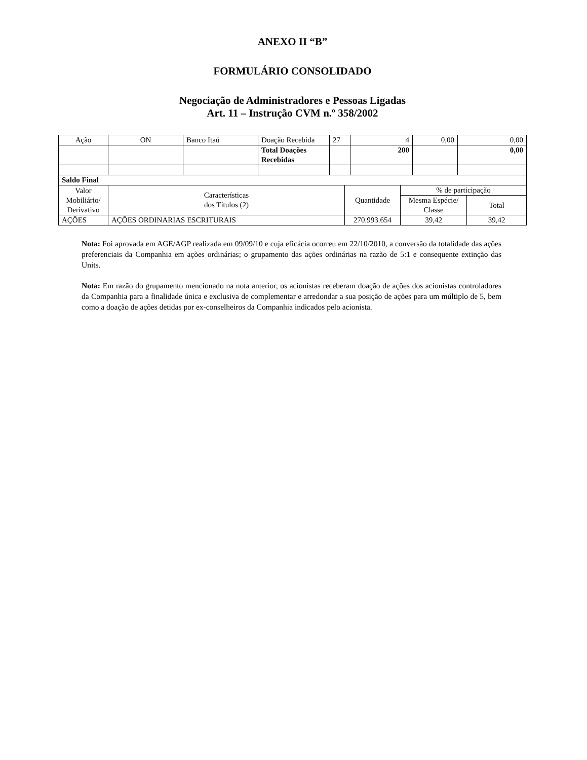ANEXO II “B”
FORMULÁRIO CONSOLIDADO
Negociação de Administradores e Pessoas Ligadas
Art. 11 – Instrução CVM n.º 358/2002
| Ação | ON | Banco Itaú | Doação Recebida | 27 | 4 | 0,00 | 0,00 |
| | | | Total Doações Recebidas | | 200 | | 0,00 |
| Saldo Final | | | | |
| Valor Mobiliário/ Derivativo | Características dos Títulos (2) | Quantidade | % de participação | |
| | | | Mesma Espécie/ Classe | Total |
| AÇÕES | AÇÕES ORDINARIAS ESCRITURAIS | 270.993.654 | 39,42 | 39,42 |
Nota: Foi aprovada em AGE/AGP realizada em 09/09/10 e cuja eficácia ocorreu em 22/10/2010, a conversão da totalidade das ações preferenciais da Companhia em ações ordinárias; o grupamento das ações ordinárias na razão de 5:1 e consequente extinção das Units.
Nota: Em razão do grupamento mencionado na nota anterior, os acionistas receberam doação de ações dos acionistas controladores da Companhia para a finalidade única e exclusiva de complementar e arredondar a sua posição de ações para um múltiplo de 5, bem como a doação de ações detidas por ex-conselheiros da Companhia indicados pelo acionista.